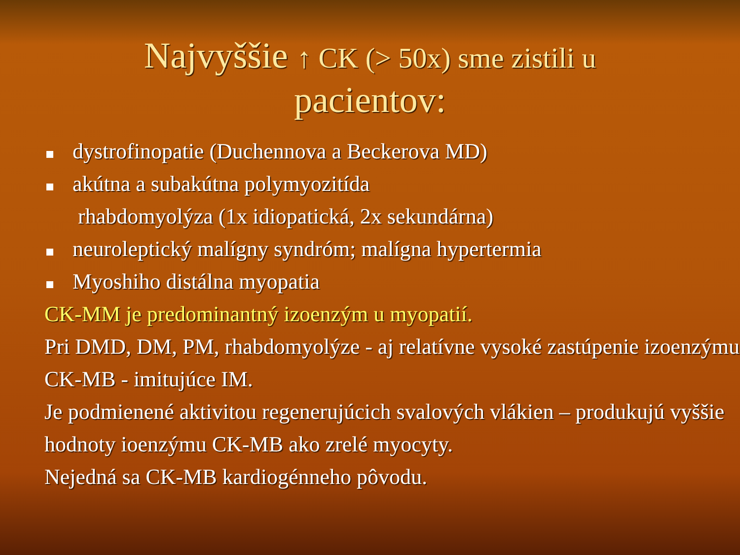Najvyššie ↑ CK (> 50x) sme zistili u
pacientov:
dystrofinopatie (Duchennova a Beckerova MD)
akútna a subakútna polymyozitída
rhabdomyolýza (1x idiopatická, 2x sekundárna)
neuroleptický malígny syndróm; malígna hypertermia
Myoshiho distálna myopatia
CK-MM je predominantný izoenzým u myopatií.
Pri DMD, DM, PM, rhabdomyolýze - aj relatívne vysoké zastúpenie izoenzýmu CK-MB - imitujúce IM.
Je podmienené aktivitou regenerujúcich svalových vlákien – produkujú vyššie hodnoty ioenzýmu CK-MB ako zrelé myocyty.
Nejedná sa CK-MB kardiogénneho pôvodu.